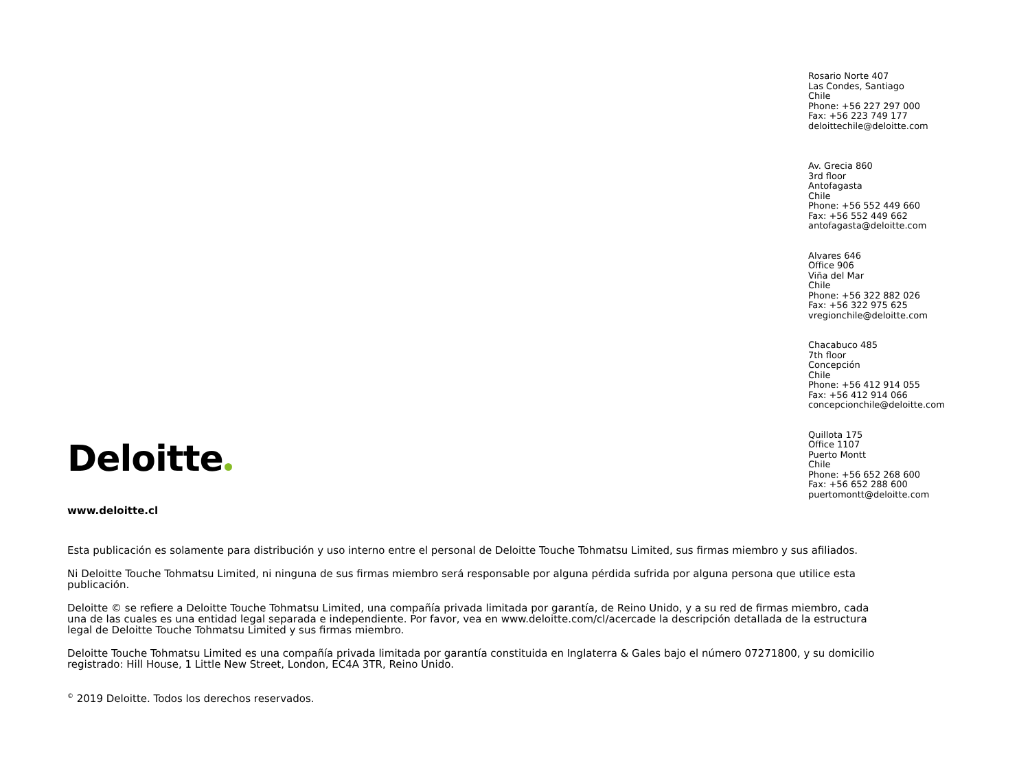Rosario Norte 407
Las Condes, Santiago
Chile
Phone: +56 227 297 000
Fax: +56 223 749 177
deloittechile@deloitte.com
Av. Grecia 860
3rd floor
Antofagasta
Chile
Phone: +56 552 449 660
Fax: +56 552 449 662
antofagasta@deloitte.com
Alvares 646
Office 906
Viña del Mar
Chile
Phone: +56 322 882 026
Fax: +56 322 975 625
vregionchile@deloitte.com
Chacabuco 485
7th floor
Concepción
Chile
Phone: +56 412 914 055
Fax: +56 412 914 066
concepcionchile@deloitte.com
Quillota 175
Office 1107
Puerto Montt
Chile
Phone: +56 652 268 600
Fax: +56 652 288 600
puertomontt@deloitte.com
Deloitte
www.deloitte.cl
Esta publicación es solamente para distribución y uso interno entre el personal de Deloitte Touche Tohmatsu Limited, sus firmas miembro y sus afiliados.
Ni Deloitte Touche Tohmatsu Limited, ni ninguna de sus firmas miembro será responsable por alguna pérdida sufrida por alguna persona que utilice esta publicación.
Deloitte © se refiere a Deloitte Touche Tohmatsu Limited, una compañía privada limitada por garantía, de Reino Unido, y a su red de firmas miembro, cada una de las cuales es una entidad legal separada e independiente. Por favor, vea en www.deloitte.com/cl/acercade la descripción detallada de la estructura legal de Deloitte Touche Tohmatsu Limited y sus firmas miembro.
Deloitte Touche Tohmatsu Limited es una compañía privada limitada por garantía constituida en Inglaterra & Gales bajo el número 07271800, y su domicilio registrado: Hill House, 1 Little New Street, London, EC4A 3TR, Reino Unido.
<sup>©</sup> 2019 Deloitte. Todos los derechos reservados.